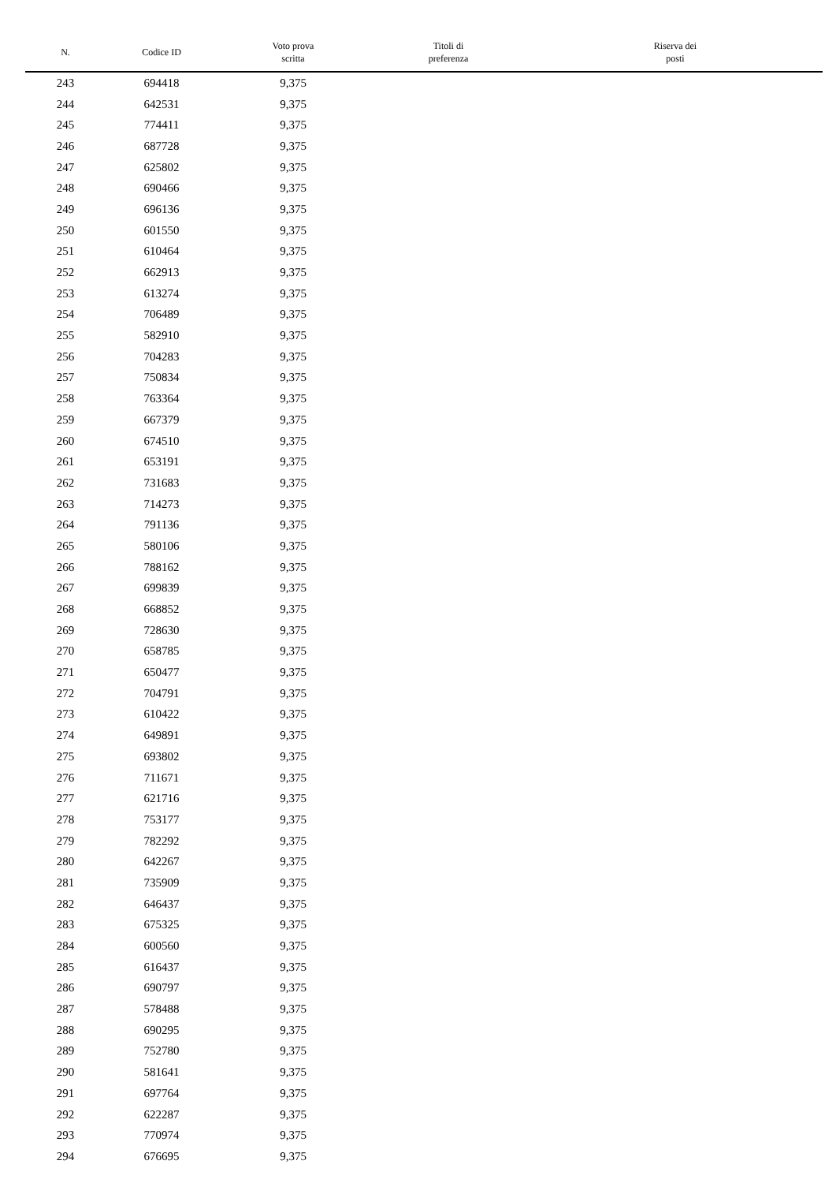| N. | Codice ID | Voto prova scritta | Titoli di preferenza | Riserva dei posti |
| --- | --- | --- | --- | --- |
| 243 | 694418 | 9,375 | | |
| 244 | 642531 | 9,375 | | |
| 245 | 774411 | 9,375 | | |
| 246 | 687728 | 9,375 | | |
| 247 | 625802 | 9,375 | | |
| 248 | 690466 | 9,375 | | |
| 249 | 696136 | 9,375 | | |
| 250 | 601550 | 9,375 | | |
| 251 | 610464 | 9,375 | | |
| 252 | 662913 | 9,375 | | |
| 253 | 613274 | 9,375 | | |
| 254 | 706489 | 9,375 | | |
| 255 | 582910 | 9,375 | | |
| 256 | 704283 | 9,375 | | |
| 257 | 750834 | 9,375 | | |
| 258 | 763364 | 9,375 | | |
| 259 | 667379 | 9,375 | | |
| 260 | 674510 | 9,375 | | |
| 261 | 653191 | 9,375 | | |
| 262 | 731683 | 9,375 | | |
| 263 | 714273 | 9,375 | | |
| 264 | 791136 | 9,375 | | |
| 265 | 580106 | 9,375 | | |
| 266 | 788162 | 9,375 | | |
| 267 | 699839 | 9,375 | | |
| 268 | 668852 | 9,375 | | |
| 269 | 728630 | 9,375 | | |
| 270 | 658785 | 9,375 | | |
| 271 | 650477 | 9,375 | | |
| 272 | 704791 | 9,375 | | |
| 273 | 610422 | 9,375 | | |
| 274 | 649891 | 9,375 | | |
| 275 | 693802 | 9,375 | | |
| 276 | 711671 | 9,375 | | |
| 277 | 621716 | 9,375 | | |
| 278 | 753177 | 9,375 | | |
| 279 | 782292 | 9,375 | | |
| 280 | 642267 | 9,375 | | |
| 281 | 735909 | 9,375 | | |
| 282 | 646437 | 9,375 | | |
| 283 | 675325 | 9,375 | | |
| 284 | 600560 | 9,375 | | |
| 285 | 616437 | 9,375 | | |
| 286 | 690797 | 9,375 | | |
| 287 | 578488 | 9,375 | | |
| 288 | 690295 | 9,375 | | |
| 289 | 752780 | 9,375 | | |
| 290 | 581641 | 9,375 | | |
| 291 | 697764 | 9,375 | | |
| 292 | 622287 | 9,375 | | |
| 293 | 770974 | 9,375 | | |
| 294 | 676695 | 9,375 | | |